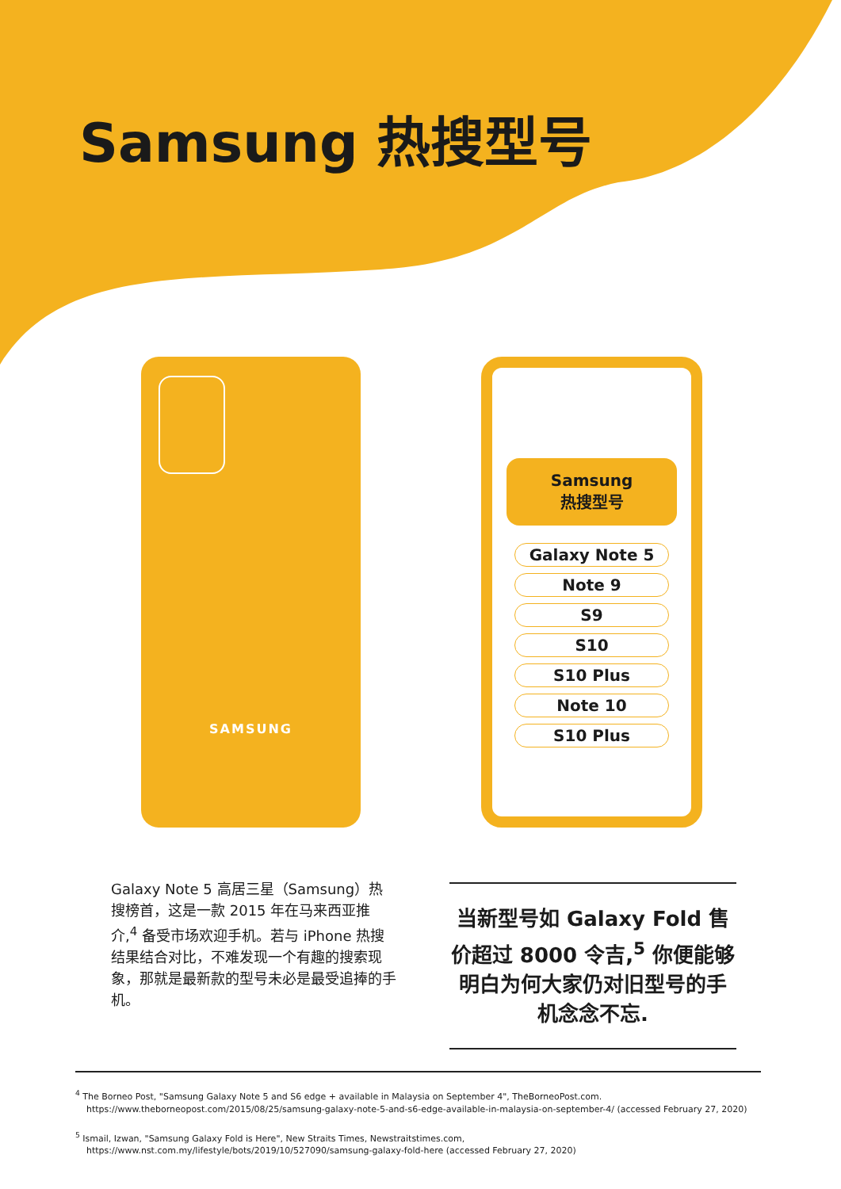Samsung 热搜型号
SAMSUNG
Samsung
热搜型号
Galaxy Note 5
Note 9
S9
S10
S10 Plus
Note 10
S10 Plus
Galaxy Note 5 高居三星（Samsung）热搜榜首，这是一款 2015 年在马来西亚推介,<sup>4</sup> 备受市场欢迎手机。若与 iPhone 热搜结果结合对比，不难发现一个有趣的搜索现象，那就是最新款的型号未必是最受追捧的手机。
当新型号如 Galaxy Fold 售价超过 8000 令吉,<sup>5</sup> 你便能够明白为何大家仍对旧型号的手机念念不忘.
<sup>4</sup> The Borneo Post, "Samsung Galaxy Note 5 and S6 edge + available in Malaysia on September 4", TheBorneoPost.com.
https://www.theborneopost.com/2015/08/25/samsung-galaxy-note-5-and-s6-edge-available-in-malaysia-on-september-4/ (accessed February 27, 2020)
<sup>5</sup> Ismail, Izwan, "Samsung Galaxy Fold is Here", New Straits Times, Newstraitstimes.com,
https://www.nst.com.my/lifestyle/bots/2019/10/527090/samsung-galaxy-fold-here (accessed February 27, 2020)